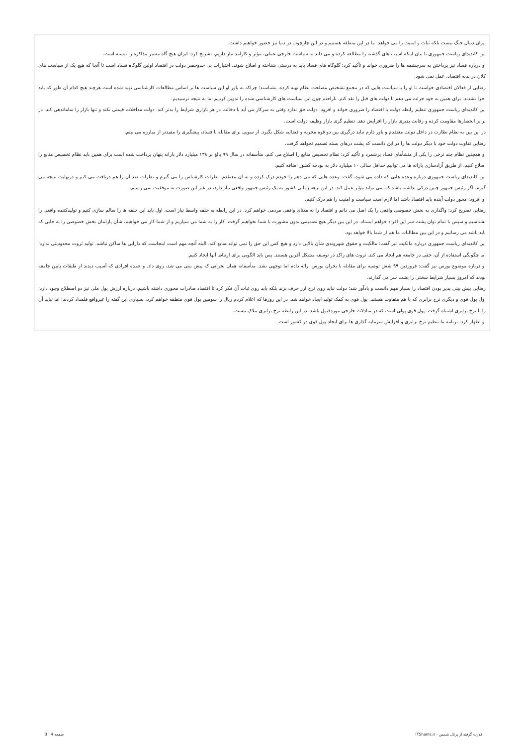ایران دنبال جنگ نیست بلکه ثبات و امنیت را می خواهد. ما در این منطقه هستیم و در این چارچوب در دنیا نیز حضور خواهیم داشت.
این کاندیدای ریاست جمهوری با بیان اینکه آسیب های گذشته را مطالعه کرده و می داند به سیاست خارجی عملی، مؤثر و کارآمد نیاز داریم، تشریح کرد: ایران هیچ گاه مسیر مذاکره را نبسته است.
او درباره فساد نیز پرداختن به سرچشمه ها را ضروری خواند و تأکید کرد: گلوگاه های فساد باید به درستی شناخته و اصلاح شوند. اختیارات بی حدوحصر دولت در اقتصاد اولین گلوگاه فساد است تا آنجا که هیچ یک از سیاست های کلان در بدنه اقتصاد، عمل نمی شود.
رضایی از فعالان اقتصادی خواست تا او را با سیاست هایی که در مجمع تشخیص مصلحت نظام تهیه کرده، بشناسند؛ چراکه به باور او این سیاست ها بر اساس مطالعات کارشناسی تهیه شده است هرچند هیچ کدام آن طور که باید اجرا نشدند. برای همین به خود جرئت می دهم تا دولت های قبل را نقد کنم. ناراحتم چون این سیاست های کارشناسی شده را تدوین کردیم اما به نتیجه نرسیدیم.
این کاندیدای ریاست جمهوری تنظیم رابطه دولت با اقتصاد را ضروری خواند و افزود: دولت حق ندارد وقتی به سرکار می آید با دخالت در هر بازاری شرایط را بدتر کند. دولت مداخلات قیمتی نکند و تنها بازار را ساماندهی کند. در برابر انحصارها مقاومت کرده و رقابت پذیری بازار را افزایش دهد. تنظیم گری بازار وظیفه دولت است.
در این بین به نظام نظارت در داخل دولت معتقدم و باور دارم نباید درگیری بین دو قوه مجریه و قضائیه شکل بگیرد. از سویی برای مقابله با فساد، پیشگیری را مفیدتر از مبارزه می بینم.
رضایی تفاوت دولت خود با دیگر دولت ها را در این دانست که پشت درهای بسته تصمیم نخواهد گرفت.
او همچنین نظام چند نرخی را یکی از منشأهای فساد برشمرد و تأکید کرد: نظام تخصیص منابع را اصلاح می کنم. متأسفانه در سال ۹۹ بالغ بر ۱۳۸ میلیارد دلار یارانه پنهان پرداخت شده است برای همین باید نظام تخصیص منابع را اصلاح کنیم. از طریق آزادسازی یارانه ها می توانیم حداقل سالی ۱۰ میلیارد دلار به بودجه کشور اضافه کنیم.
این کاندیدای ریاست جمهوری درباره وعده هایی که داده می شود، گفت: وعده هایی که می دهم را خودم درک کرده و به آن معتقدم. نظرات کارشناس را می گیرم و نظرات ضد آن را هم دریافت می کنم و درنهایت نتیجه می گیرم. اگر رئیس جمهور چنین درکی نداشته باشد که نمی تواند مؤثر عمل کند. در این برهه زمانی کشور به یک رئیس جمهور واقعی نیاز دارد، در غیر این صورت به موفقیت نمی رسیم.
او افزود: محور دولت آینده باید اقتصاد باشد اما لازم است سیاست و امنیت را هم درک کنیم.
رضایی تصریح کرد: واگذاری به بخش خصوصی واقعی را یک اصل می دانم و اقتصاد را به معنای واقعی مردمی خواهم کرد. در این رابطه به حلقه واسط نیاز است، اول باید این حلقه ها را سالم سازی کنیم و تولیدکننده واقعی را بشناسیم و سپس با تمام توان پشت سر این افراد خواهم ایستاد. در این بین دیگر هیچ تصمیمی بدون مشورت با شما نخواهیم گرفت. کار را به شما می سپاریم و از شما کار می خواهیم. شأن پارلمان بخش خصوصی را به جایی که باید باشد می رسانیم و در این بین مطالبات ما هم از شما بالا خواهد بود.
این کاندیدای ریاست جمهوری درباره مالکیت نیز گفت: مالکیت و حقوق شهروندی شأن بالایی دارد و هیچ کس این حق را نمی تواند ضایع کند. البته آنچه مهم است اینجاست که دارایی ها ساکن نباشد. تولید ثروت محدودیتی ندارد؛ اما چگونگی استفاده از آن، حقی در جامعه هم ایجاد می کند. ثروت های راکد در توسعه مشکل آفرین هستند. پس باید الگویی برای ارتباط آنها ایجاد کنیم.
او درباره موضوع بورس نیز گفت: فروردین ۹۹ شش توصیه برای مقابله با بحران بورس ارائه دادم اما توجهی نشد. متأسفانه همان بحرانی که پیش بینی می شد، روی داد. و عمده افرادی که آسیب دیدند از طبقات پایین جامعه بودند که امروز بسیار شرایط سختی را پشت سر می گذارند.
رضایی پیش بینی پذیر بودن اقتصاد را بسیار مهم دانست و یادآور شد: دولت نباید روی نرخ ارز حرف بزند بلکه باید روی ثبات آن فکر کرد تا اقتصاد صادرات محوری داشته باشیم. درباره ارزش پول ملی نیز دو اصطلاح وجود دارد؛ اول پول قوی و دیگری نرخ برابری که با هم متفاوت هستند. پول قوی به کمک تولید ایجاد خواهد شد. در این روزها که اعلام کردم ریال را سومین پول قوی منطقه خواهم کرد، بسیاری این گفته را غیرواقع قلمداد کردند؛ اما نباید آن را با نرخ برابری اشتباه گرفت. پول قوی پولی است که در مبادلات خارجی موردقبول باشد. در این رابطه نرخ برابری ملاک نیست.
او اظهار کرد: برنامه ما تنظیم نرخ برابری و افزایش سرمایه گذاری ها برای ایجاد پول قوی در کشور است.
قدرت گرفته از پرتال شمس - ITShams.ir صفحه 4 | 3